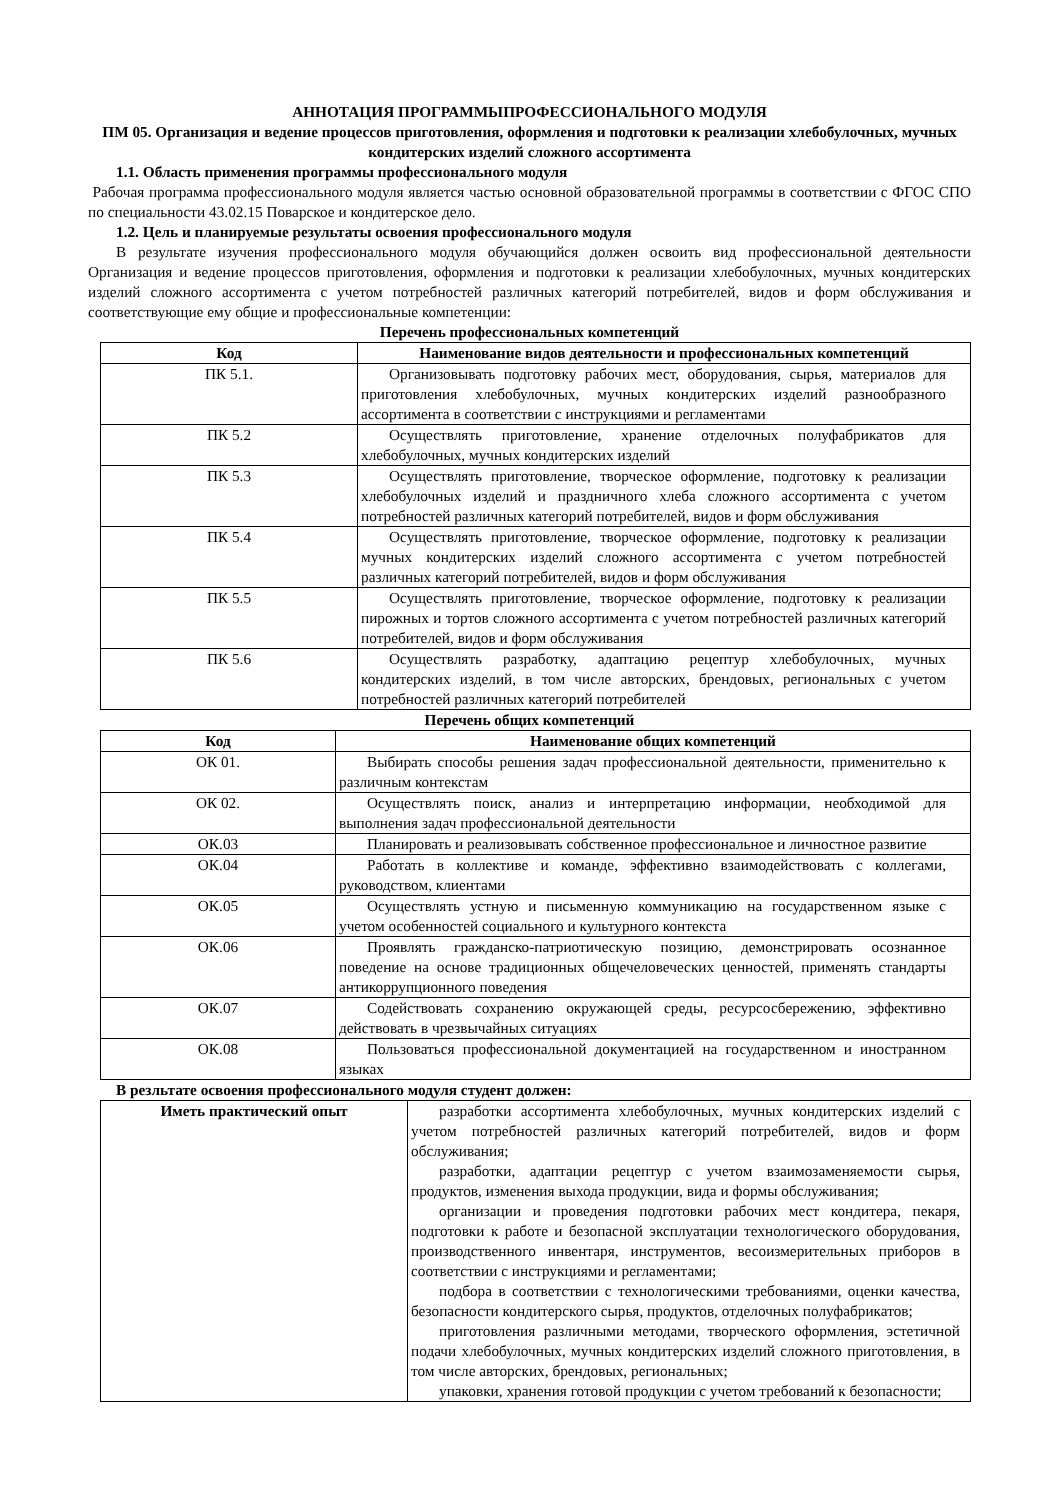АННОТАЦИЯ ПРОГРАММЫПРОФЕССИОНАЛЬНОГО МОДУЛЯ
ПМ 05. Организация и ведение процессов приготовления, оформления и подготовки к реализации хлебобулочных, мучных кондитерских изделий сложного ассортимента
1.1. Область применения программы профессионального модуля
Рабочая программа профессионального модуля является частью основной образовательной программы в соответствии с ФГОС СПО по специальности 43.02.15 Поварское и кондитерское дело.
1.2. Цель и планируемые результаты освоения профессионального модуля
В результате изучения профессионального модуля обучающийся должен освоить вид профессиональной деятельности Организация и ведение процессов приготовления, оформления и подготовки к реализации хлебобулочных, мучных кондитерских изделий сложного ассортимента с учетом потребностей различных категорий потребителей, видов и форм обслуживания и соответствующие ему общие и профессиональные компетенции:
Перечень профессиональных компетенций
| Код | Наименование видов деятельности и профессиональных компетенций |
| --- | --- |
| ПК 5.1. | Организовывать подготовку рабочих мест, оборудования, сырья, материалов для приготовления хлебобулочных, мучных кондитерских изделий разнообразного ассортимента в соответствии с инструкциями и регламентами |
| ПК 5.2 | Осуществлять приготовление, хранение отделочных полуфабрикатов для хлебобулочных, мучных кондитерских изделий |
| ПК 5.3 | Осуществлять приготовление, творческое оформление, подготовку к реализации хлебобулочных изделий и праздничного хлеба сложного ассортимента с учетом потребностей различных категорий потребителей, видов и форм обслуживания |
| ПК 5.4 | Осуществлять приготовление, творческое оформление, подготовку к реализации мучных кондитерских изделий сложного ассортимента с учетом потребностей различных категорий потребителей, видов и форм обслуживания |
| ПК 5.5 | Осуществлять приготовление, творческое оформление, подготовку к реализации пирожных и тортов сложного ассортимента с учетом потребностей различных категорий потребителей, видов и форм обслуживания |
| ПК 5.6 | Осуществлять разработку, адаптацию рецептур хлебобулочных, мучных кондитерских изделий, в том числе авторских, брендовых, региональных с учетом потребностей различных категорий потребителей |
Перечень общих компетенций
| Код | Наименование общих компетенций |
| --- | --- |
| ОК 01. | Выбирать способы решения задач профессиональной деятельности, применительно к различным контекстам |
| ОК 02. | Осуществлять поиск, анализ и интерпретацию информации, необходимой для выполнения задач профессиональной деятельности |
| ОК.03 | Планировать и реализовывать собственное профессиональное и личностное развитие |
| ОК.04 | Работать в коллективе и команде, эффективно взаимодействовать с коллегами, руководством, клиентами |
| ОК.05 | Осуществлять устную и письменную коммуникацию на государственном языке с учетом особенностей социального и культурного контекста |
| ОК.06 | Проявлять гражданско-патриотическую позицию, демонстрировать осознанное поведение на основе традиционных общечеловеческих ценностей, применять стандарты антикоррупционного поведения |
| ОК.07 | Содействовать сохранению окружающей среды, ресурсосбережению, эффективно действовать в чрезвычайных ситуациях |
| ОК.08 | Пользоваться профессиональной документацией на государственном и иностранном языках |
В резльтате освоения профессионального модуля студент должен:
| Иметь практический опыт | разработки ассортимента хлебобулочных, мучных кондитерских изделий с учетом потребностей различных категорий потребителей, видов и форм обслуживания; разработки, адаптации рецептур с учетом взаимозаменяемости сырья, продуктов, изменения выхода продукции, вида и формы обслуживания; организации и проведения подготовки рабочих мест кондитера, пекаря, подготовки к работе и безопасной эксплуатации технологического оборудования, производственного инвентаря, инструментов, весоизмерительных приборов в соответствии с инструкциями и регламентами; подбора в соответствии с технологическими требованиями, оценки качества, безопасности кондитерского сырья, продуктов, отделочных полуфабрикатов; приготовления различными методами, творческого оформления, эстетичной подачи хлебобулочных, мучных кондитерских изделий сложного приготовления, в том числе авторских, брендовых, региональных; упаковки, хранения готовой продукции с учетом требований к безопасности; |